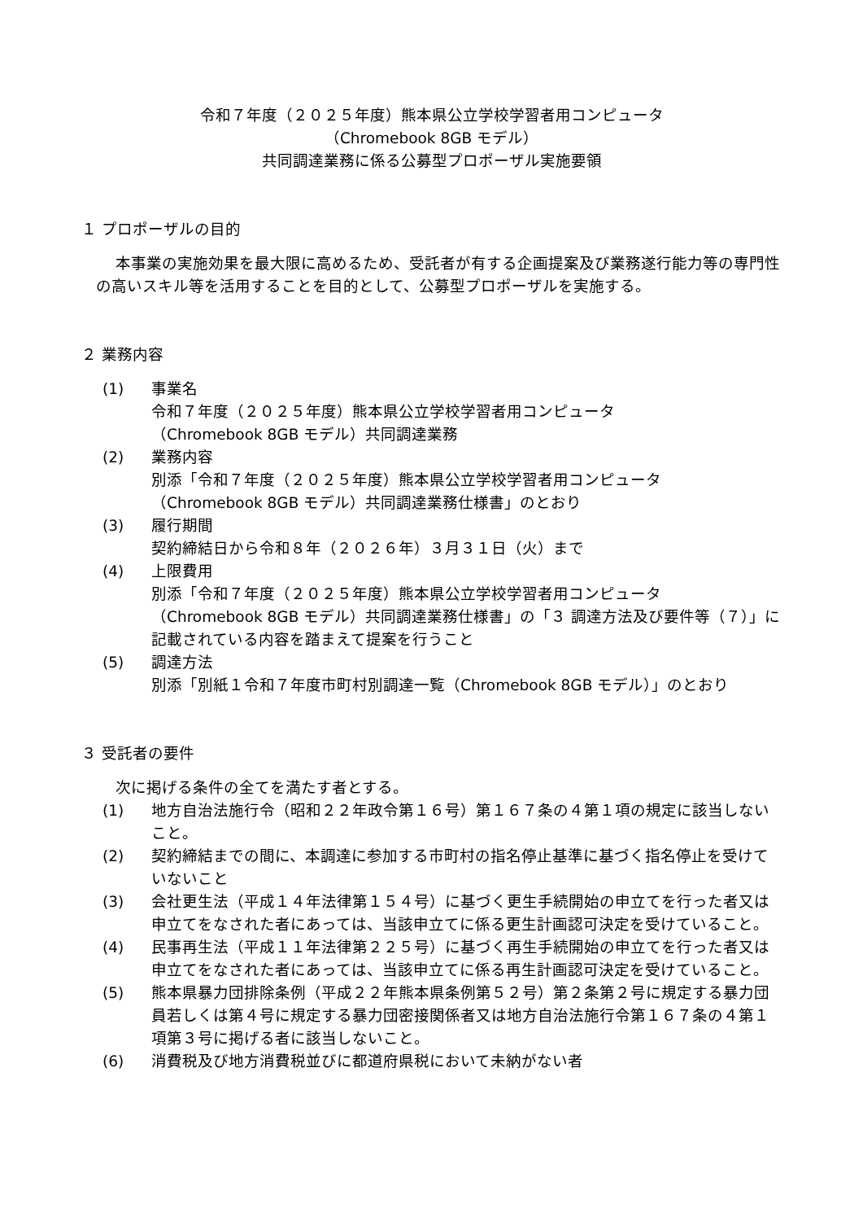令和７年度（２０２５年度）熊本県公立学校学習者用コンピュータ
（Chromebook 8GB モデル）
共同調達業務に係る公募型プロポーザル実施要領
１ プロポーザルの目的
本事業の実施効果を最大限に高めるため、受託者が有する企画提案及び業務遂行能力等の専門性の高いスキル等を活用することを目的として、公募型プロポーザルを実施する。
２ 業務内容
(1) 事業名
令和７年度（２０２５年度）熊本県公立学校学習者用コンピュータ
（Chromebook 8GB モデル）共同調達業務
(2) 業務内容
別添「令和７年度（２０２５年度）熊本県公立学校学習者用コンピュータ
（Chromebook 8GB モデル）共同調達業務仕様書」のとおり
(3) 履行期間
契約締結日から令和８年（２０２６年）３月３１日（火）まで
(4) 上限費用
別添「令和７年度（２０２５年度）熊本県公立学校学習者用コンピュータ
（Chromebook 8GB モデル）共同調達業務仕様書」の「３ 調達方法及び要件等（７）」に記載されている内容を踏まえて提案を行うこと
(5) 調達方法
別添「別紙１令和７年度市町村別調達一覧（Chromebook 8GB モデル）」のとおり
３ 受託者の要件
次に掲げる条件の全てを満たす者とする。
(1) 地方自治法施行令（昭和２２年政令第１６号）第１６７条の４第１項の規定に該当しないこと。
(2) 契約締結までの間に、本調達に参加する市町村の指名停止基準に基づく指名停止を受けていないこと
(3) 会社更生法（平成１４年法律第１５４号）に基づく更生手続開始の申立てを行った者又は申立てをなされた者にあっては、当該申立てに係る更生計画認可決定を受けていること。
(4) 民事再生法（平成１１年法律第２２５号）に基づく再生手続開始の申立てを行った者又は申立てをなされた者にあっては、当該申立てに係る再生計画認可決定を受けていること。
(5) 熊本県暴力団排除条例（平成２２年熊本県条例第５２号）第２条第２号に規定する暴力団員若しくは第４号に規定する暴力団密接関係者又は地方自治法施行令第１６７条の４第１項第３号に掲げる者に該当しないこと。
(6) 消費税及び地方消費税並びに都道府県税において未納がない者